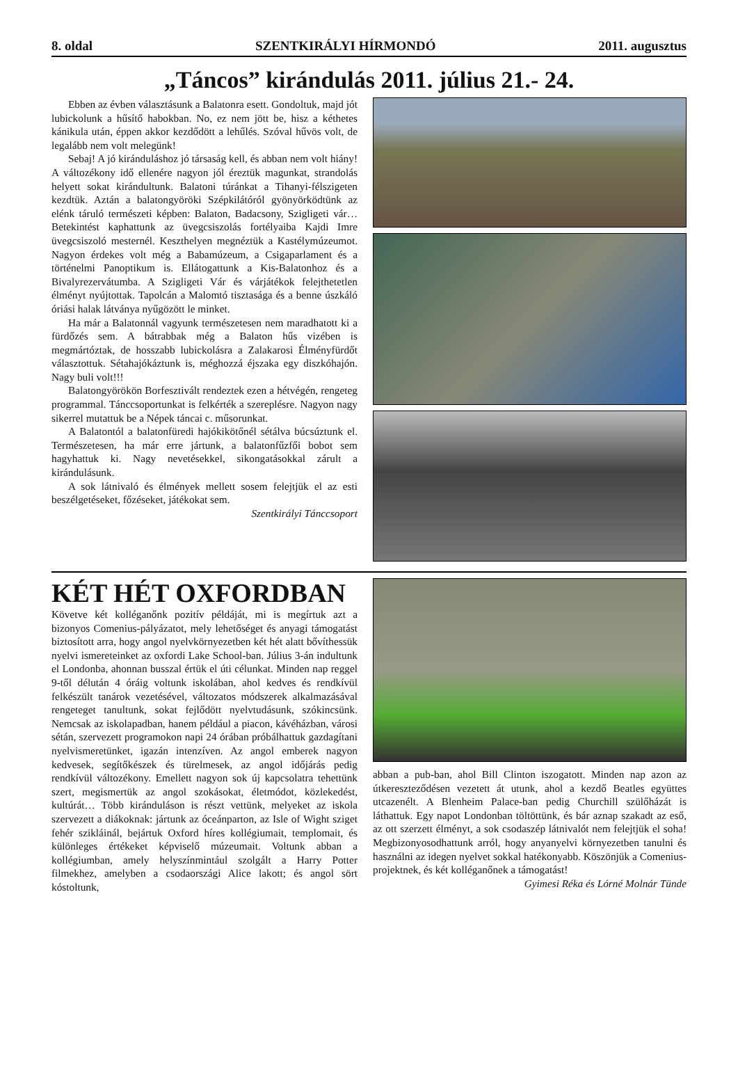8. oldal SZENTKIRÁLYI HÍRMONDÓ 2011. augusztus
„Táncos” kirándulás 2011. július 21.- 24.
Ebben az évben választásunk a Balatonra esett. Gondoltuk, majd jót lubickolunk a hűsítő habokban. No, ez nem jött be, hisz a kéthetes kánikula után, éppen akkor kezdődött a lehűlés. Szóval hűvös volt, de legalább nem volt melegünk!
Sebaj! A jó kiránduláshoz jó társaság kell, és abban nem volt hiány! A változékony idő ellenére nagyon jól éreztük magunkat, strandolás helyett sokat kirándultunk. Balatoni túránkat a Tihanyi-félszigeten kezdtük. Aztán a balatongyöröki Szépkilátóról gyönyörködtünk az elénk táruló természeti képben: Balaton, Badacsony, Szigligeti vár… Betekintést kaphattunk az üvegcsiszolás fortélyaiba Kajdi Imre üvegcsiszoló mesternél. Keszthelyen megnéztük a Kastélymúzeumot. Nagyon érdekes volt még a Babamúzeum, a Csigaparlament és a történelmi Panoptikum is. Ellátogattunk a Kis-Balatonhoz és a Bivalyrezervátumba. A Szigligeti Vár és várjátékok felejthetetlen élményt nyújtottak. Tapolcán a Malomtó tisztasága és a benne úszkáló óriási halak látványa nyűgözött le minket.
Ha már a Balatonnál vagyunk természetesen nem maradhatott ki a fürdőzés sem. A bátrabbak még a Balaton hűs vizében is megmártóztak, de hosszabb lubickolásra a Zalakarosi Élményfürdőt választottuk. Sétahajókáztunk is, méghozzá éjszaka egy diszkóhajón. Nagy buli volt!!!
Balatongyörökön Borfesztivált rendeztek ezen a hétvégén, rengeteg programmal. Tánccsoportunkat is felkérték a szereplésre. Nagyon nagy sikerrel mutattuk be a Népek táncai c. műsorunkat.
A Balatontól a balatonfüredi hajókikötőnél sétálva búcsúztunk el. Természetesen, ha már erre jártunk, a balatonfűzfői bobot sem hagyhattuk ki. Nagy nevetésekkel, sikongatásokkal zárult a kirándulásunk.
A sok látnivaló és élmények mellett sosem felejtjük el az esti beszélgetéseket, főzéseket, játékokat sem.
Szentkirályi Tánccsoport
KÉT HÉT OXFORDBAN
Követve két kolléganőnk pozitív példáját, mi is megírtuk azt a bizonyos Comenius-pályázatot, mely lehetőséget és anyagi támogatást biztosított arra, hogy angol nyelvkörnyezetben két hét alatt bővíthessük nyelvi ismereteinket az oxfordi Lake School-ban. Július 3-án indultunk el Londonba, ahonnan busszal értük el úti célunkat. Minden nap reggel 9-től délután 4 óráig voltunk iskolában, ahol kedves és rendkívül felkészült tanárok vezetésével, változatos módszerek alkalmazásával rengeteget tanultunk, sokat fejlődött nyelvtudásunk, szókincsünk. Nemcsak az iskolapadban, hanem például a piacon, kávéházban, városi sétán, szervezett programokon napi 24 órában próbálhattuk gazdagítani nyelvismeretünket, igazán intenzíven. Az angol emberek nagyon kedvesek, segítőkészek és türelmesek, az angol időjárás pedig rendkívül változékony. Emellett nagyon sok új kapcsolatra tehettünk szert, megismertük az angol szokásokat, életmódot, közlekedést, kultúrát… Több kiránduláson is részt vettünk, melyeket az iskola szervezett a diákoknak: jártunk az óceánparton, az Isle of Wight sziget fehér szikláinál, bejártuk Oxford híres kollégiumait, templomait, és különleges értékeket képviselő múzeumait. Voltunk abban a kollégiumban, amely helyszínmintául szolgált a Harry Potter filmekhez, amelyben a csodaországi Alice lakott; és angol sört kóstoltunk,
abban a pub-ban, ahol Bill Clinton iszogatott. Minden nap azon az útkereszteződésen vezetett át utunk, ahol a kezdő Beatles együttes utcazenélt. A Blenheim Palace-ban pedig Churchill szülőházát is láthattuk. Egy napot Londonban töltöttünk, és bár aznap szakadt az eső, az ott szerzett élményt, a sok csodaszép látnivalót nem felejtjük el soha! Megbizonyosodhattunk arról, hogy anyanyelvi környezetben tanulni és használni az idegen nyelvet sokkal hatékonyabb. Köszönjük a Comenius-projektnek, és két kolléganőnek a támogatást! Gyimesi Réka és Lórné Molnár Tünde